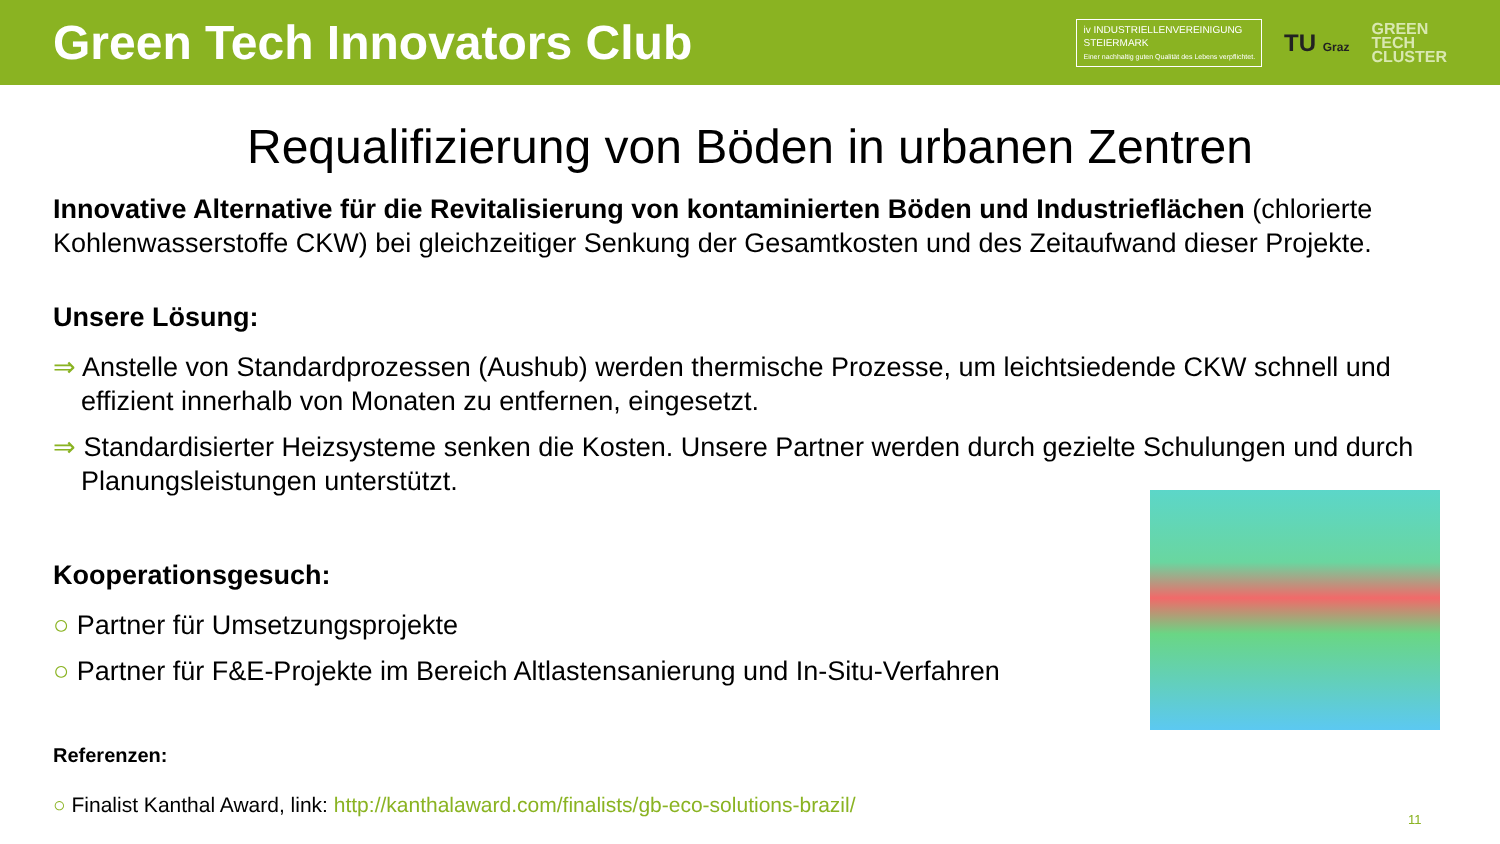Green Tech Innovators Club
iv INDUSTRIELLENVEREINIGUNG
STEIERMARK
Einer nachhaltig guten Qualität des Lebens verpflichtet.
TU Graz
GREEN
TECH
CLUSTER
Requalifizierung von Böden in urbanen Zentren
Innovative Alternative für die Revitalisierung von kontaminierten Böden und Industrieflächen (chlorierte Kohlenwasserstoffe CKW) bei gleichzeitiger Senkung der Gesamtkosten und des Zeitaufwand dieser Projekte.
Unsere Lösung:
⇒ Anstelle von Standardprozessen (Aushub) werden thermische Prozesse, um leichtsiedende CKW schnell und effizient innerhalb von Monaten zu entfernen, eingesetzt.
⇒ Standardisierter Heizsysteme senken die Kosten. Unsere Partner werden durch gezielte Schulungen und durch Planungsleistungen unterstützt.
Kooperationsgesuch:
○ Partner für Umsetzungsprojekte
○ Partner für F&E-Projekte im Bereich Altlastensanierung und In-Situ-Verfahren
Referenzen:
○ Finalist Kanthal Award, link: http://kanthalaward.com/finalists/gb-eco-solutions-brazil/
11